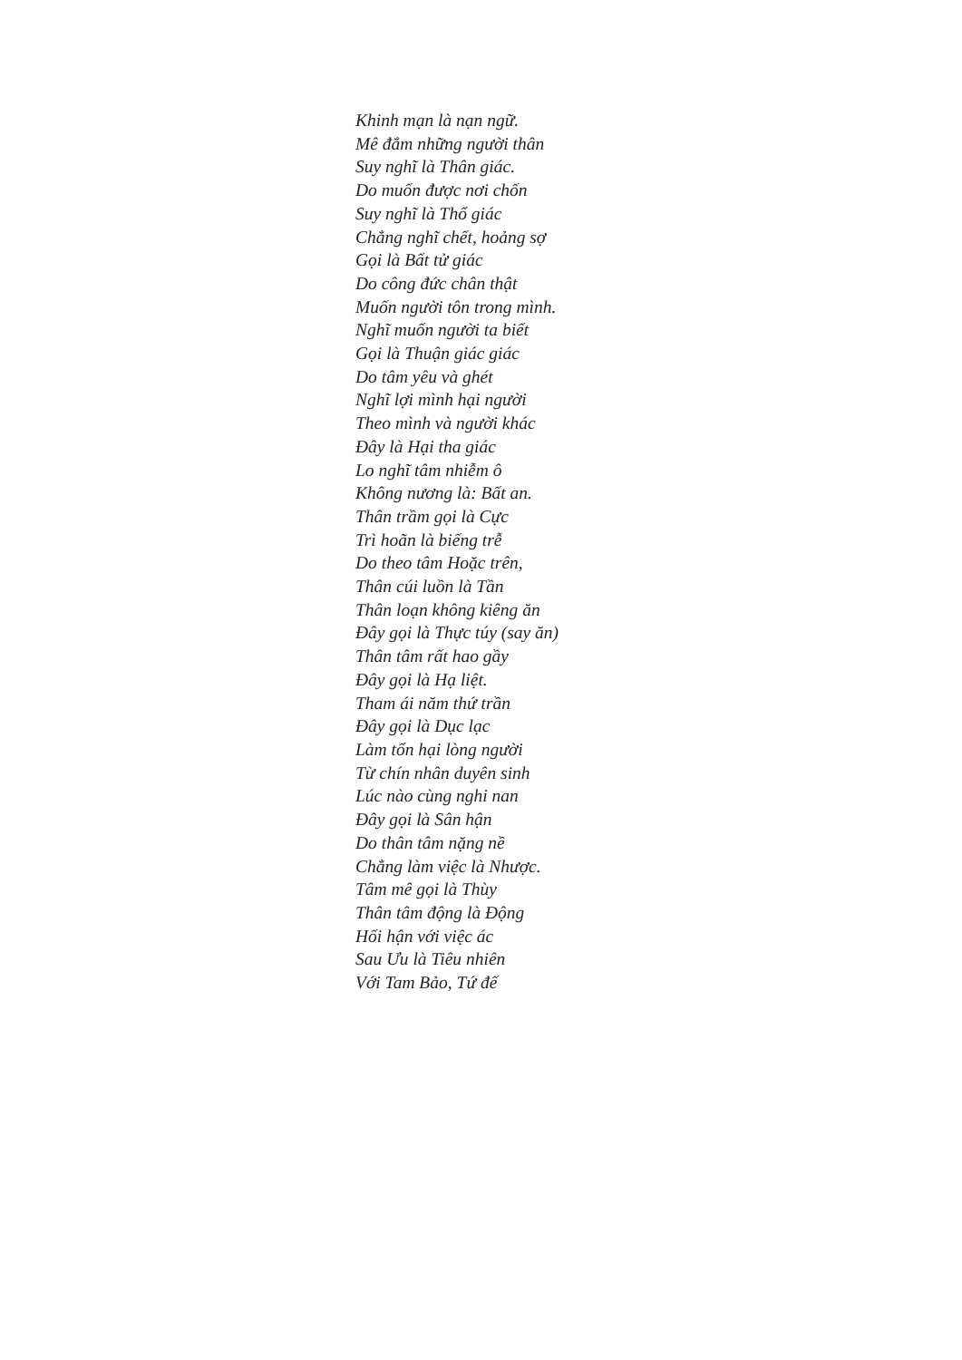Khinh mạn là nạn ngữ.
Mê đắm những người thân
Suy nghĩ là Thân giác.
Do muốn được nơi chốn
Suy nghĩ là Thổ giác
Chẳng nghĩ chết, hoảng sợ
Gọi là Bất tử giác
Do công đức chân thật
Muốn người tôn trong mình.
Nghĩ muốn người ta biết
Gọi là Thuận giác giác
Do tâm yêu và ghét
Nghĩ lợi mình hại người
Theo mình và người khác
Đây là Hại tha giác
Lo nghĩ tâm nhiễm ô
Không nương là: Bất an.
Thân trầm gọi là Cực
Trì hoãn là biếng trễ
Do theo tâm Hoặc trên,
Thân cúi luồn là Tần
Thân loạn không kiêng ăn
Đây gọi là Thực túy (say ăn)
Thân tâm rất hao gầy
Đây gọi là Hạ liệt.
Tham ái năm thứ trần
Đây gọi là Dục lạc
Làm tổn hại lòng người
Từ chín nhân duyên sinh
Lúc nào cùng nghi nan
Đây gọi là Sân hận
Do thân tâm nặng nề
Chẳng làm việc là Nhược.
Tâm mê gọi là Thùy
Thân tâm động là Động
Hối hận với việc ác
Sau Ưu là Tiêu nhiên
Với Tam Bảo, Tứ đế